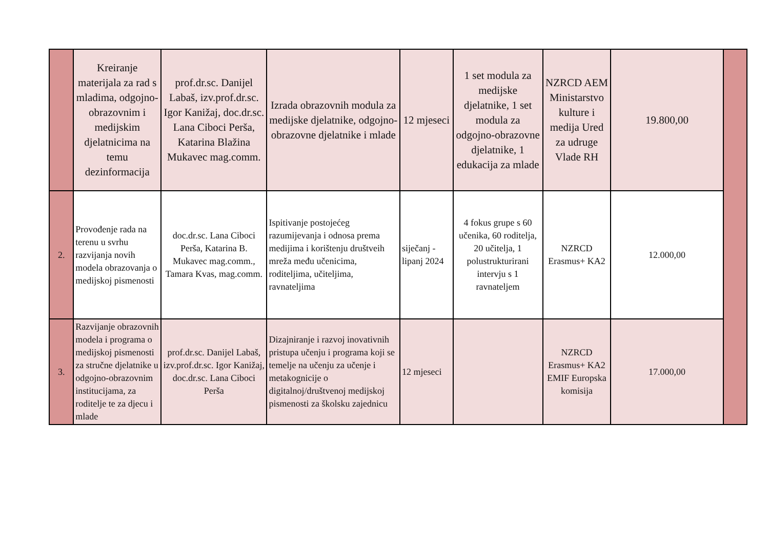| | Kreiranje materijala za rad s mladima, odgojno-obrazovnim i medijskim djelatnicima na temu dezinformacija | prof.dr.sc. Danijel Labaš, izv.prof.dr.sc. Igor Kanižaj, doc.dr.sc. Lana Ciboci Perša, Katarina Blažina Mukavec mag.comm. | Izrada obrazovnih modula za medijske djelatnike, odgojno-obrazovne djelatnike i mlade | 12 mjeseci | 1 set modula za medijske djelatnike, 1 set modula za odgojno-obrazovne djelatnike, 1 edukacija za mlade | NZRCD AEM Ministarstvo kulture i medija Ured za udruge Vlade RH | 19.800,00 | |
| 2. | Provođenje rada na terenu u svrhu razvijanja novih modela obrazovanja o medijskoj pismenosti | doc.dr.sc. Lana Ciboci Perša, Katarina B. Mukavec mag.comm., Tamara Kvas, mag.comm. | Ispitivanje postojećeg razumijevanja i odnosa prema medijima i korištenju društveih mreža među učenicima, roditeljima, učiteljima, ravnateljima | siječanj - lipanj 2024 | 4 fokus grupe s 60 učenika, 60 roditelja, 20 učitelja, 1 polustrukturirani intervju s 1 ravnateljem | NZRCD Erasmus+ KA2 | 12.000,00 | |
| 3. | Razvijanje obrazovnih modela i programa o medijskoj pismenosti za stručne djelatnike u odgojno-obrazovnim institucijama, za roditelje te za djecu i mlade | prof.dr.sc. Danijel Labaš, izv.prof.dr.sc. Igor Kanižaj, doc.dr.sc. Lana Ciboci Perša | Dizajniranje i razvoj inovativnih pristupa učenju i programa koji se temelje na učenju za učenje i metakognicije o digitalnoj/društvenoj medijskoj pismenosti za školsku zajednicu | 12 mjeseci | | NZRCD Erasmus+ KA2 EMIF Europska komisija | 17.000,00 | |